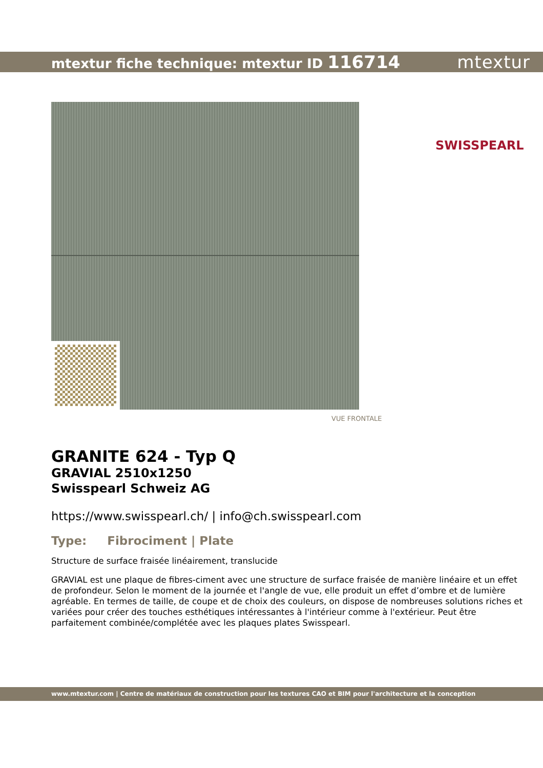mtextur fiche technique: mtextur ID 116714 mtextur
SWISSPEARL
VUE FRONTALE
GRANITE 624 - Typ Q
GRAVIAL 2510x1250
Swisspearl Schweiz AG
https://www.swisspearl.ch/ | info@ch.swisspearl.com
Type: Fibrociment | Plate
Structure de surface fraisée linéairement, translucide
GRAVIAL est une plaque de fibres-ciment avec une structure de surface fraisée de manière linéaire et un effet de profondeur. Selon le moment de la journée et l'angle de vue, elle produit un effet d’ombre et de lumière agréable. En termes de taille, de coupe et de choix des couleurs, on dispose de nombreuses solutions riches et variées pour créer des touches esthétiques intéressantes à l'intérieur comme à l'extérieur. Peut être parfaitement combinée/complétée avec les plaques plates Swisspearl.
www.mtextur.com | Centre de matériaux de construction pour les textures CAO et BIM pour l'architecture et la conception